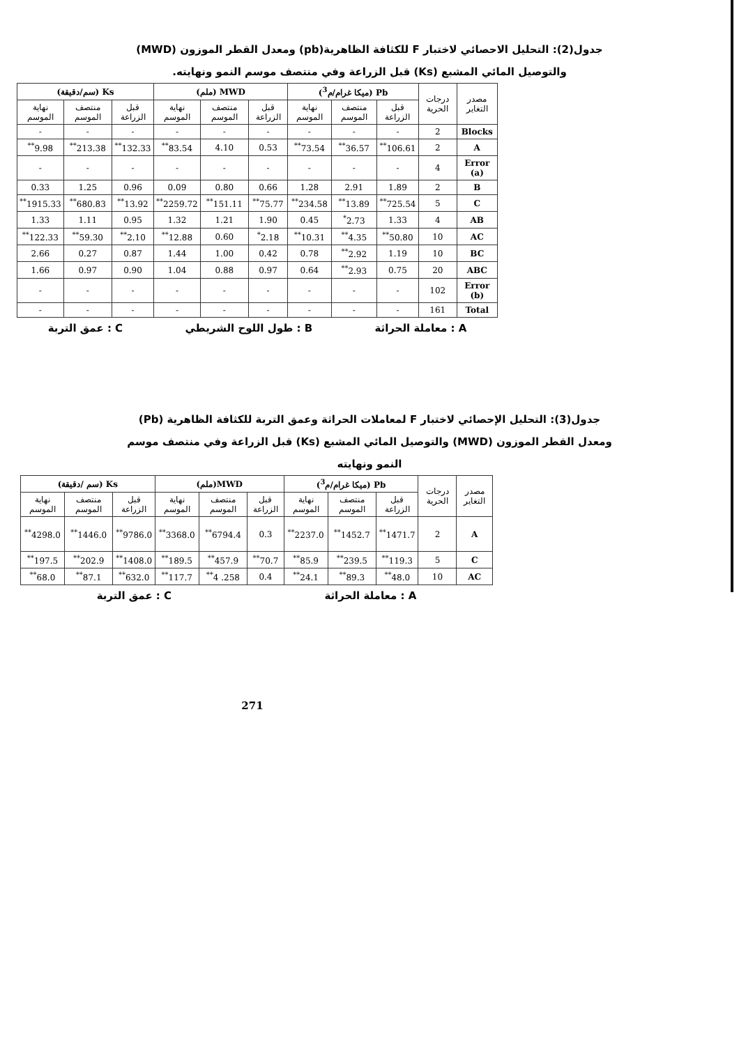جدول(2): التحليل الاحصائي لاختبار F للكثافة الظاهرية(pb) ومعدل القطر الموزون (MWD)
والتوصيل المائي المشبع (Ks) قبل الزراعة وفي منتصف موسم النمو ونهايته.
| مصدر التغاير | درجات الحرية | Pb (ميكا غرام/م<sup>3</sup>) | | | MWD (ملم) | | | Ks (سم/دقيقة) | | |
| --- | --- | --- | --- | --- | --- | --- | --- | --- | --- | --- |
| | | قبل الزراعة | منتصف الموسم | نهاية الموسم | قبل الزراعة | منتصف الموسم | نهاية الموسم | قبل الزراعة | منتصف الموسم | نهاية الموسم |
| Blocks | 2 | - | - | - | - | - | - | - | - | - |
| A | 2 | 106.61<sup>**</sup> | 36.57<sup>**</sup> | 73.54<sup>**</sup> | 0.53 | 4.10 | 83.54<sup>**</sup> | 132.33<sup>**</sup> | 213.38<sup>**</sup> | 9.98<sup>**</sup> |
| Error (a) | 4 | - | - | - | - | - | - | - | - | - |
| B | 2 | 1.89 | 2.91 | 1.28 | 0.66 | 0.80 | 0.09 | 0.96 | 1.25 | 0.33 |
| C | 5 | 725.54<sup>**</sup> | 13.89<sup>**</sup> | 234.58<sup>**</sup> | 75.77<sup>**</sup> | 151.11<sup>**</sup> | 2259.72<sup>**</sup> | 13.92<sup>**</sup> | 680.83<sup>**</sup> | 1915.33<sup>**</sup> |
| AB | 4 | 1.33 | 2.73<sup>*</sup> | 0.45 | 1.90 | 1.21 | 1.32 | 0.95 | 1.11 | 1.33 |
| AC | 10 | 50.80<sup>**</sup> | 4.35<sup>**</sup> | 10.31<sup>**</sup> | 2.18<sup>*</sup> | 0.60 | 12.88<sup>**</sup> | 2.10<sup>**</sup> | 59.30<sup>**</sup> | 122.33<sup>**</sup> |
| BC | 10 | 1.19 | 2.92<sup>**</sup> | 0.78 | 0.42 | 1.00 | 1.44 | 0.87 | 0.27 | 2.66 |
| ABC | 20 | 0.75 | 2.93<sup>**</sup> | 0.64 | 0.97 | 0.88 | 1.04 | 0.90 | 0.97 | 1.66 |
| Error (b) | 102 | - | - | - | - | - | - | - | - | - |
| Total | 161 | - | - | - | - | - | - | - | - | - |
A : معاملة الحراثة B : طول اللوح الشريطي C : عمق التربة
جدول(3): التحليل الإحصائي لاختبار F لمعاملات الحراثة وعمق التربة للكثافة الظاهرية (Pb)
ومعدل القطر الموزون (MWD) والتوصيل المائي المشبع (Ks) قبل الزراعة وفي منتصف موسم
النمو ونهايته
| مصدر التغاير | درجات الحرية | Pb (ميكا غرام/م<sup>3</sup>) | | | MWD(ملم) | | | Ks (سم /دقيقة) | | |
| --- | --- | --- | --- | --- | --- | --- | --- | --- | --- | --- |
| | | قبل الزراعة | منتصف الموسم | نهاية الموسم | قبل الزراعة | منتصف الموسم | نهاية الموسم | قبل الزراعة | منتصف الموسم | نهاية الموسم |
| A | 2 | 1471.7<sup>**</sup> | 1452.7<sup>**</sup> | 2237.0<sup>**</sup> | 0.3 | 6794.4<sup>**</sup> | 3368.0<sup>**</sup> | 9786.0<sup>**</sup> | 1446.0<sup>**</sup> | 4298.0<sup>**</sup> |
| C | 5 | 119.3<sup>**</sup> | 239.5<sup>**</sup> | 85.9<sup>**</sup> | 70.7<sup>**</sup> | 457.9<sup>**</sup> | 189.5<sup>**</sup> | 1408.0<sup>**</sup> | 202.9<sup>**</sup> | 197.5<sup>**</sup> |
| AC | 10 | 48.0<sup>**</sup> | 89.3<sup>**</sup> | 24.1<sup>**</sup> | 0.4 | 258. 4<sup>**</sup> | 117.7<sup>**</sup> | 632.0<sup>**</sup> | 87.1<sup>**</sup> | 68.0<sup>**</sup> |
A : معاملة الحراثة C : عمق التربة
271